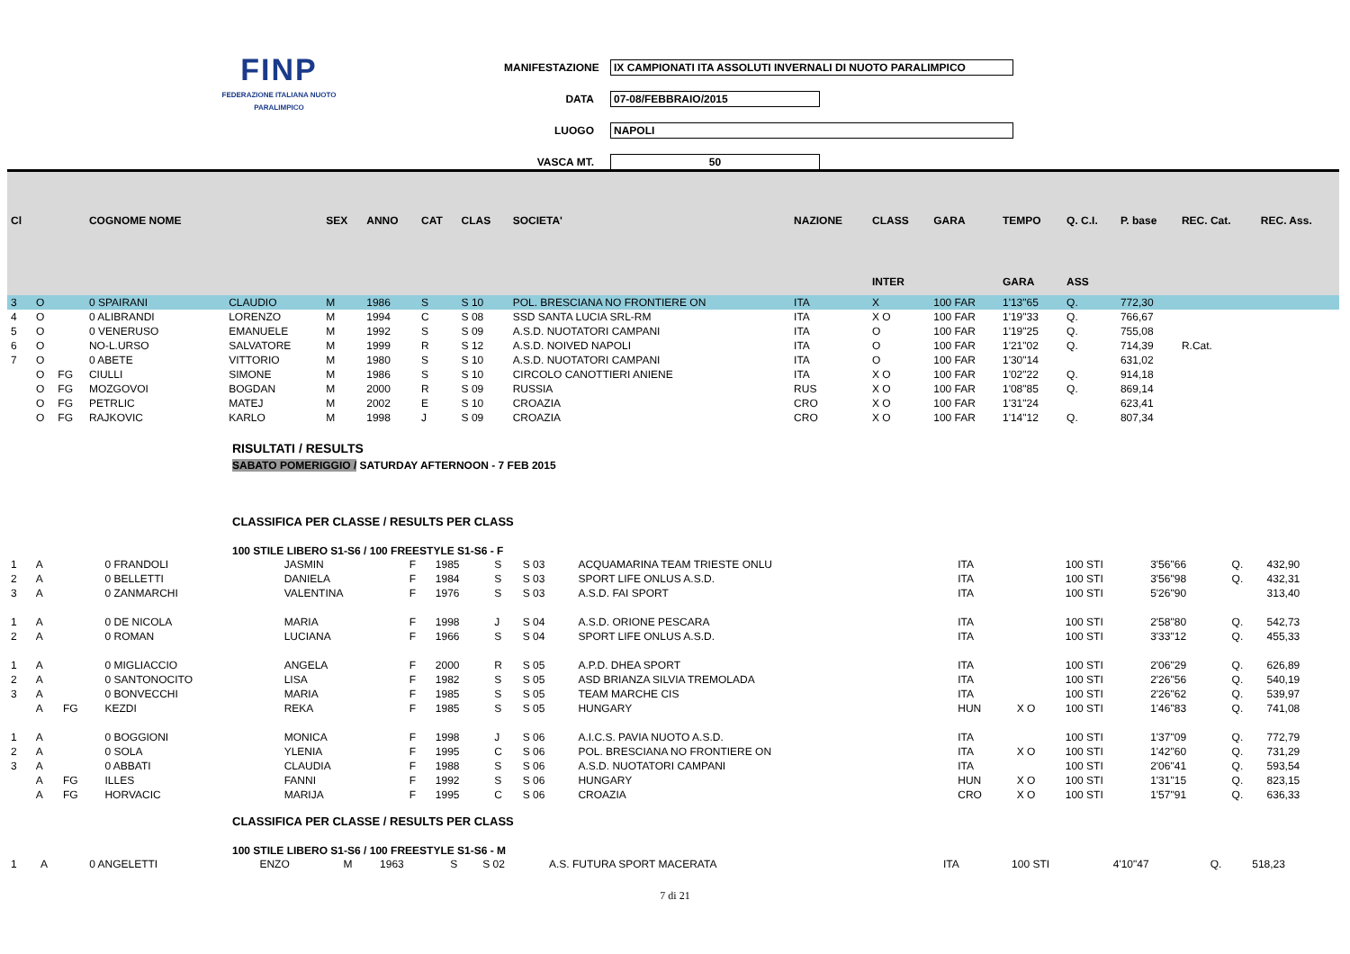FINP
FEDERAZIONE ITALIANA NUOTO PARALIMPICO
MANIFESTAZIONE IX CAMPIONATI ITA ASSOLUTI INVERNALI DI NUOTO PARALIMPICO
DATA 07-08/FEBBRAIO/2015
LUOGO NAPOLI
VASCA MT. 50
| Cl | | | COGNOME NOME | | SEX | ANNO | CAT | CLAS | SOCIETA' | NAZIONE | CLASS | GARA | TEMPO | Q. C.I. | P. base | REC. Cat. | REC. Ass. |
| --- | --- | --- | --- | --- | --- | --- | --- | --- | --- | --- | --- | --- | --- | --- | --- | --- | --- |
| | | | | | | | | | | | INTER | | GARA | ASS | | | |
| 3 | O | | 0 SPAIRANI | CLAUDIO | M | 1986 | S | S 10 | POL. BRESCIANA NO FRONTIERE ON | ITA | X | 100 FAR | 1'13"65 | Q. | 772,30 | | |
| 4 | O | | 0 ALIBRANDI | LORENZO | M | 1994 | C | S 08 | SSD SANTA LUCIA SRL-RM | ITA | X O | 100 FAR | 1'19"33 | Q. | 766,67 | | |
| 5 | O | | 0 VENERUSO | EMANUELE | M | 1992 | S | S 09 | A.S.D. NUOTATORI CAMPANI | ITA | O | 100 FAR | 1'19"25 | Q. | 755,08 | | |
| 6 | O | | NO-L.URSO | SALVATORE | M | 1999 | R | S 12 | A.S.D. NOIVED NAPOLI | ITA | O | 100 FAR | 1'21"02 | Q. | 714,39 | R.Cat. | |
| 7 | O | | 0 ABETE | VITTORIO | M | 1980 | S | S 10 | A.S.D. NUOTATORI CAMPANI | ITA | O | 100 FAR | 1'30"14 | | 631,02 | | |
| | O | FG | CIULLI | SIMONE | M | 1986 | S | S 10 | CIRCOLO CANOTTIERI ANIENE | ITA | X O | 100 FAR | 1'02"22 | Q. | 914,18 | | |
| | O | FG | MOZGOVOI | BOGDAN | M | 2000 | R | S 09 | RUSSIA | RUS | X O | 100 FAR | 1'08"85 | Q. | 869,14 | | |
| | O | FG | PETRLIC | MATEJ | M | 2002 | E | S 10 | CROAZIA | CRO | X O | 100 FAR | 1'31"24 | | 623,41 | | |
| | O | FG | RAJKOVIC | KARLO | M | 1998 | J | S 09 | CROAZIA | CRO | X O | 100 FAR | 1'14"12 | Q. | 807,34 | | |
RISULTATI / RESULTS
SABATO POMERIGGIO / SATURDAY AFTERNOON - 7 FEB 2015
CLASSIFICA PER CLASSE / RESULTS PER CLASS
100 STILE LIBERO S1-S6 / 100 FREESTYLE S1-S6 - F
| 1 | A | | 0 FRANDOLI | JASMIN | F | 1985 | S | S 03 | ACQUAMARINA TEAM TRIESTE ONLU | ITA | | 100 STI | 3'56"66 | Q. | 432,90 |
| 2 | A | | 0 BELLETTI | DANIELA | F | 1984 | S | S 03 | SPORT LIFE ONLUS A.S.D. | ITA | | 100 STI | 3'56"98 | Q. | 432,31 |
| 3 | A | | 0 ZANMARCHI | VALENTINA | F | 1976 | S | S 03 | A.S.D. FAI SPORT | ITA | | 100 STI | 5'26"90 | | 313,40 |
| 1 | A | | 0 DE NICOLA | MARIA | F | 1998 | J | S 04 | A.S.D. ORIONE PESCARA | ITA | | 100 STI | 2'58"80 | Q. | 542,73 |
| 2 | A | | 0 ROMAN | LUCIANA | F | 1966 | S | S 04 | SPORT LIFE ONLUS A.S.D. | ITA | | 100 STI | 3'33"12 | Q. | 455,33 |
| 1 | A | | 0 MIGLIACCIO | ANGELA | F | 2000 | R | S 05 | A.P.D. DHEA SPORT | ITA | | 100 STI | 2'06"29 | Q. | 626,89 |
| 2 | A | | 0 SANTONOCITO | LISA | F | 1982 | S | S 05 | ASD BRIANZA SILVIA TREMOLADA | ITA | | 100 STI | 2'26"56 | Q. | 540,19 |
| 3 | A | | 0 BONVECCHI | MARIA | F | 1985 | S | S 05 | TEAM MARCHE CIS | ITA | | 100 STI | 2'26"62 | Q. | 539,97 |
| | A | FG | KEZDI | REKA | F | 1985 | S | S 05 | HUNGARY | HUN | X O | 100 STI | 1'46"83 | Q. | 741,08 |
| 1 | A | | 0 BOGGIONI | MONICA | F | 1998 | J | S 06 | A.I.C.S. PAVIA NUOTO A.S.D. | ITA | | 100 STI | 1'37"09 | Q. | 772,79 |
| 2 | A | | 0 SOLA | YLENIA | F | 1995 | C | S 06 | POL. BRESCIANA NO FRONTIERE ON | ITA | X O | 100 STI | 1'42"60 | Q. | 731,29 |
| 3 | A | | 0 ABBATI | CLAUDIA | F | 1988 | S | S 06 | A.S.D. NUOTATORI CAMPANI | ITA | | 100 STI | 2'06"41 | Q. | 593,54 |
| | A | FG | ILLES | FANNI | F | 1992 | S | S 06 | HUNGARY | HUN | X O | 100 STI | 1'31"15 | Q. | 823,15 |
| | A | FG | HORVACIC | MARIJA | F | 1995 | C | S 06 | CROAZIA | CRO | X O | 100 STI | 1'57"91 | Q. | 636,33 |
CLASSIFICA PER CLASSE / RESULTS PER CLASS
100 STILE LIBERO S1-S6 / 100 FREESTYLE S1-S6 - M
| 1 | A | | 0 ANGELETTI | ENZO | M | 1963 | S | S 02 | A.S. FUTURA SPORT MACERATA | ITA | | 100 STI | 4'10"47 | Q. | 518,23 |
7 di 21